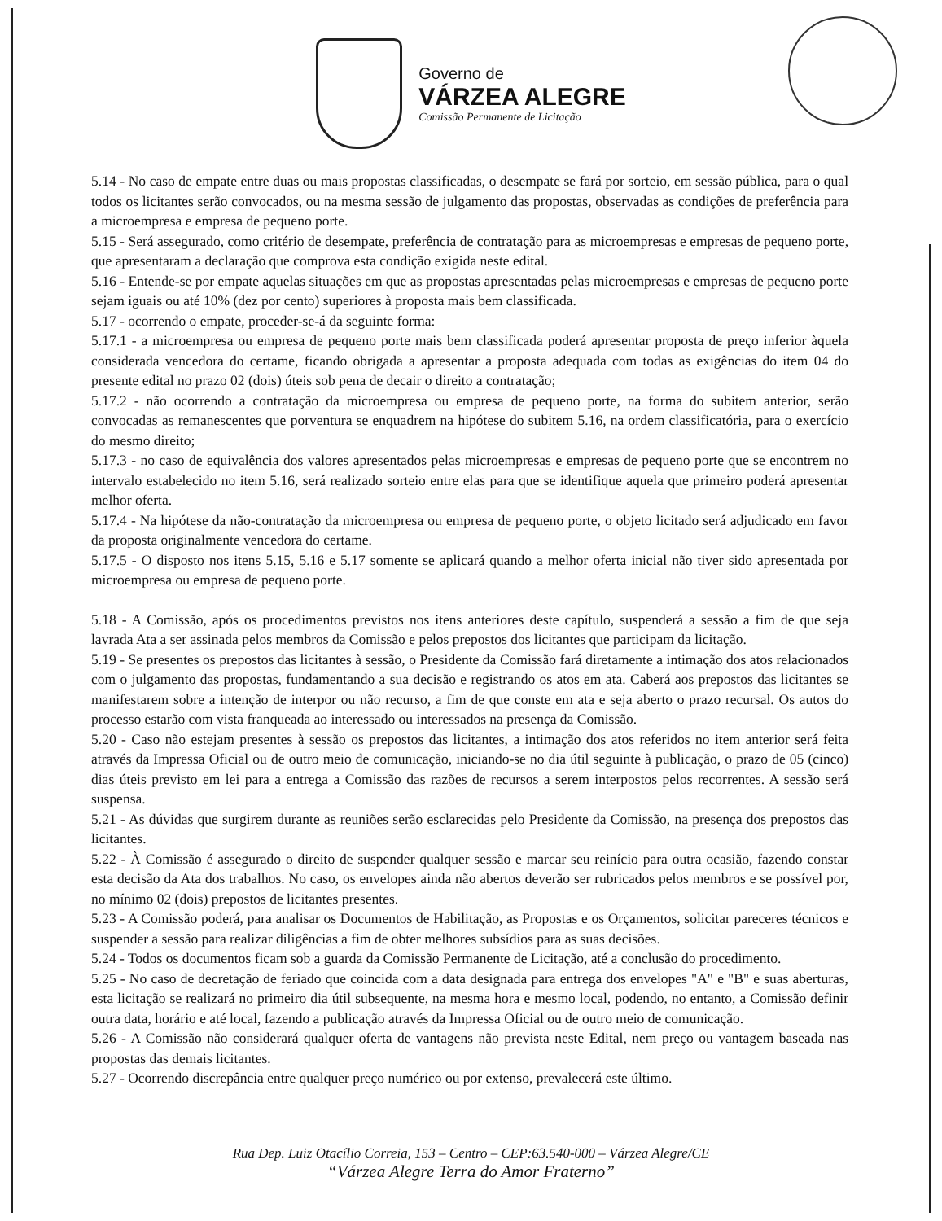Governo de
VÁRZEA ALEGRE
Comissão Permanente de Licitação
5.14 - No caso de empate entre duas ou mais propostas classificadas, o desempate se fará por sorteio, em sessão pública, para o qual todos os licitantes serão convocados, ou na mesma sessão de julgamento das propostas, observadas as condições de preferência para a microempresa e empresa de pequeno porte.
5.15 - Será assegurado, como critério de desempate, preferência de contratação para as microempresas e empresas de pequeno porte, que apresentaram a declaração que comprova esta condição exigida neste edital.
5.16 - Entende-se por empate aquelas situações em que as propostas apresentadas pelas microempresas e empresas de pequeno porte sejam iguais ou até 10% (dez por cento) superiores à proposta mais bem classificada.
5.17 - ocorrendo o empate, proceder-se-á da seguinte forma:
5.17.1 - a microempresa ou empresa de pequeno porte mais bem classificada poderá apresentar proposta de preço inferior àquela considerada vencedora do certame, ficando obrigada a apresentar a proposta adequada com todas as exigências do item 04 do presente edital no prazo 02 (dois) úteis sob pena de decair o direito a contratação;
5.17.2 - não ocorrendo a contratação da microempresa ou empresa de pequeno porte, na forma do subitem anterior, serão convocadas as remanescentes que porventura se enquadrem na hipótese do subitem 5.16, na ordem classificatória, para o exercício do mesmo direito;
5.17.3 - no caso de equivalência dos valores apresentados pelas microempresas e empresas de pequeno porte que se encontrem no intervalo estabelecido no item 5.16, será realizado sorteio entre elas para que se identifique aquela que primeiro poderá apresentar melhor oferta.
5.17.4 - Na hipótese da não-contratação da microempresa ou empresa de pequeno porte, o objeto licitado será adjudicado em favor da proposta originalmente vencedora do certame.
5.17.5 - O disposto nos itens 5.15, 5.16 e 5.17 somente se aplicará quando a melhor oferta inicial não tiver sido apresentada por microempresa ou empresa de pequeno porte.
5.18 - A Comissão, após os procedimentos previstos nos itens anteriores deste capítulo, suspenderá a sessão a fim de que seja lavrada Ata a ser assinada pelos membros da Comissão e pelos prepostos dos licitantes que participam da licitação.
5.19 - Se presentes os prepostos das licitantes à sessão, o Presidente da Comissão fará diretamente a intimação dos atos relacionados com o julgamento das propostas, fundamentando a sua decisão e registrando os atos em ata. Caberá aos prepostos das licitantes se manifestarem sobre a intenção de interpor ou não recurso, a fim de que conste em ata e seja aberto o prazo recursal. Os autos do processo estarão com vista franqueada ao interessado ou interessados na presença da Comissão.
5.20 - Caso não estejam presentes à sessão os prepostos das licitantes, a intimação dos atos referidos no item anterior será feita através da Impressa Oficial ou de outro meio de comunicação, iniciando-se no dia útil seguinte à publicação, o prazo de 05 (cinco) dias úteis previsto em lei para a entrega a Comissão das razões de recursos a serem interpostos pelos recorrentes. A sessão será suspensa.
5.21 - As dúvidas que surgirem durante as reuniões serão esclarecidas pelo Presidente da Comissão, na presença dos prepostos das licitantes.
5.22 - À Comissão é assegurado o direito de suspender qualquer sessão e marcar seu reinício para outra ocasião, fazendo constar esta decisão da Ata dos trabalhos. No caso, os envelopes ainda não abertos deverão ser rubricados pelos membros e se possível por, no mínimo 02 (dois) prepostos de licitantes presentes.
5.23 - A Comissão poderá, para analisar os Documentos de Habilitação, as Propostas e os Orçamentos, solicitar pareceres técnicos e suspender a sessão para realizar diligências a fim de obter melhores subsídios para as suas decisões.
5.24 - Todos os documentos ficam sob a guarda da Comissão Permanente de Licitação, até a conclusão do procedimento.
5.25 - No caso de decretação de feriado que coincida com a data designada para entrega dos envelopes "A" e "B" e suas aberturas, esta licitação se realizará no primeiro dia útil subsequente, na mesma hora e mesmo local, podendo, no entanto, a Comissão definir outra data, horário e até local, fazendo a publicação através da Impressa Oficial ou de outro meio de comunicação.
5.26 - A Comissão não considerará qualquer oferta de vantagens não prevista neste Edital, nem preço ou vantagem baseada nas propostas das demais licitantes.
5.27 - Ocorrendo discrepância entre qualquer preço numérico ou por extenso, prevalecerá este último.
Rua Dep. Luiz Otacílio Correia, 153 – Centro – CEP:63.540-000 – Várzea Alegre/CE
“Várzea Alegre Terra do Amor Fraterno”